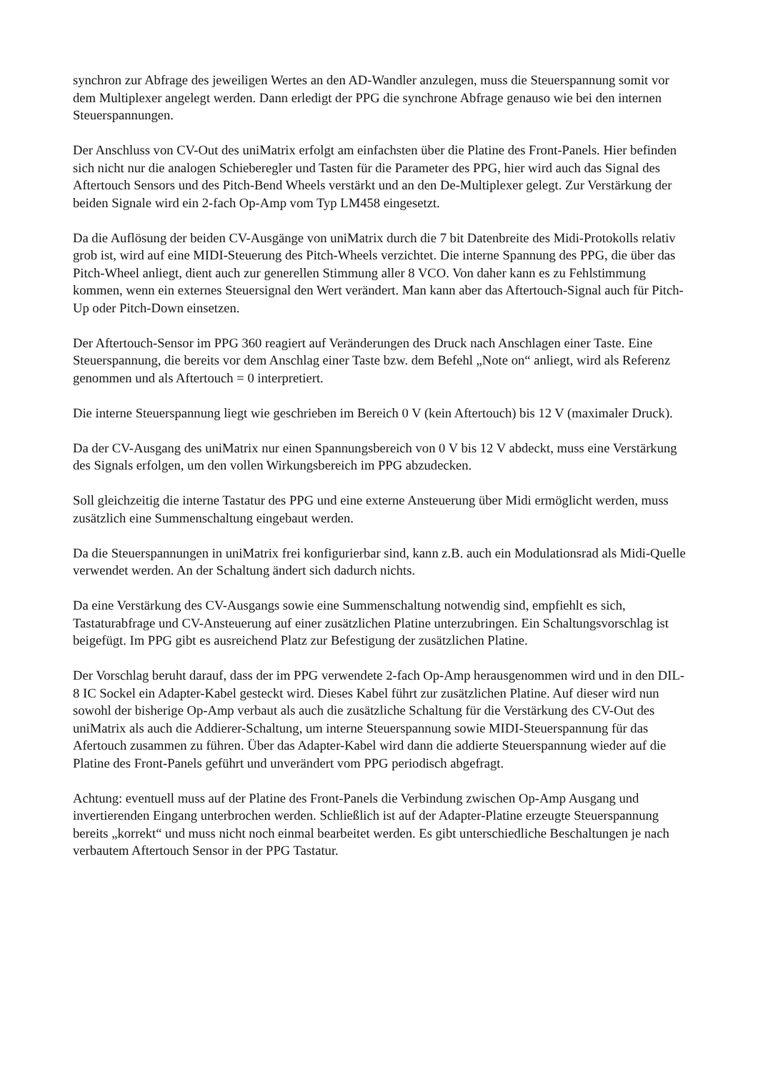synchron zur Abfrage des jeweiligen Wertes an den AD-Wandler anzulegen, muss die Steuerspannung somit vor dem Multiplexer angelegt werden. Dann erledigt der PPG die synchrone Abfrage genauso wie bei den internen Steuerspannungen.
Der Anschluss von CV-Out des uniMatrix erfolgt am einfachsten über die Platine des Front-Panels. Hier befinden sich nicht nur die analogen Schieberegler und Tasten für die Parameter des PPG, hier wird auch das Signal des Aftertouch Sensors und des Pitch-Bend Wheels verstärkt und an den De-Multiplexer gelegt. Zur Verstärkung der beiden Signale wird ein 2-fach Op-Amp vom Typ LM458 eingesetzt.
Da die Auflösung der beiden CV-Ausgänge von uniMatrix durch die 7 bit Datenbreite des Midi-Protokolls relativ grob ist, wird auf eine MIDI-Steuerung des Pitch-Wheels verzichtet. Die interne Spannung des PPG, die über das Pitch-Wheel anliegt, dient auch zur generellen Stimmung aller 8 VCO. Von daher kann es zu Fehlstimmung kommen, wenn ein externes Steuersignal den Wert verändert. Man kann aber das Aftertouch-Signal auch für Pitch-Up oder Pitch-Down einsetzen.
Der Aftertouch-Sensor im PPG 360 reagiert auf Veränderungen des Druck nach Anschlagen einer Taste. Eine Steuerspannung, die bereits vor dem Anschlag einer Taste bzw. dem Befehl „Note on“ anliegt, wird als Referenz genommen und als Aftertouch = 0 interpretiert.
Die interne Steuerspannung liegt wie geschrieben im Bereich 0 V (kein Aftertouch) bis 12 V (maximaler Druck).
Da der CV-Ausgang des uniMatrix nur einen Spannungsbereich von 0 V bis 12 V abdeckt, muss eine Verstärkung des Signals erfolgen, um den vollen Wirkungsbereich im PPG abzudecken.
Soll gleichzeitig die interne Tastatur des PPG und eine externe Ansteuerung über Midi ermöglicht werden, muss zusätzlich eine Summenschaltung eingebaut werden.
Da die Steuerspannungen in uniMatrix frei konfigurierbar sind, kann z.B. auch ein Modulationsrad als Midi-Quelle verwendet werden. An der Schaltung ändert sich dadurch nichts.
Da eine Verstärkung des CV-Ausgangs sowie eine Summenschaltung notwendig sind, empfiehlt es sich, Tastaturabfrage und CV-Ansteuerung auf einer zusätzlichen Platine unterzubringen. Ein Schaltungsvorschlag ist beigefügt. Im PPG gibt es ausreichend Platz zur Befestigung der zusätzlichen Platine.
Der Vorschlag beruht darauf, dass der im PPG verwendete 2-fach Op-Amp herausgenommen wird und in den DIL-8 IC Sockel ein Adapter-Kabel gesteckt wird. Dieses Kabel führt zur zusätzlichen Platine. Auf dieser wird nun sowohl der bisherige Op-Amp verbaut als auch die zusätzliche Schaltung für die Verstärkung des CV-Out des uniMatrix als auch die Addierer-Schaltung, um interne Steuerspannung sowie MIDI-Steuerspannung für das Afertouch zusammen zu führen. Über das Adapter-Kabel wird dann die addierte Steuerspannung wieder auf die Platine des Front-Panels geführt und unverändert vom PPG periodisch abgefragt.
Achtung: eventuell muss auf der Platine des Front-Panels die Verbindung zwischen Op-Amp Ausgang und invertierenden Eingang unterbrochen werden. Schließlich ist auf der Adapter-Platine erzeugte Steuerspannung bereits „korrekt“ und muss nicht noch einmal bearbeitet werden. Es gibt unterschiedliche Beschaltungen je nach verbautem Aftertouch Sensor in der PPG Tastatur.